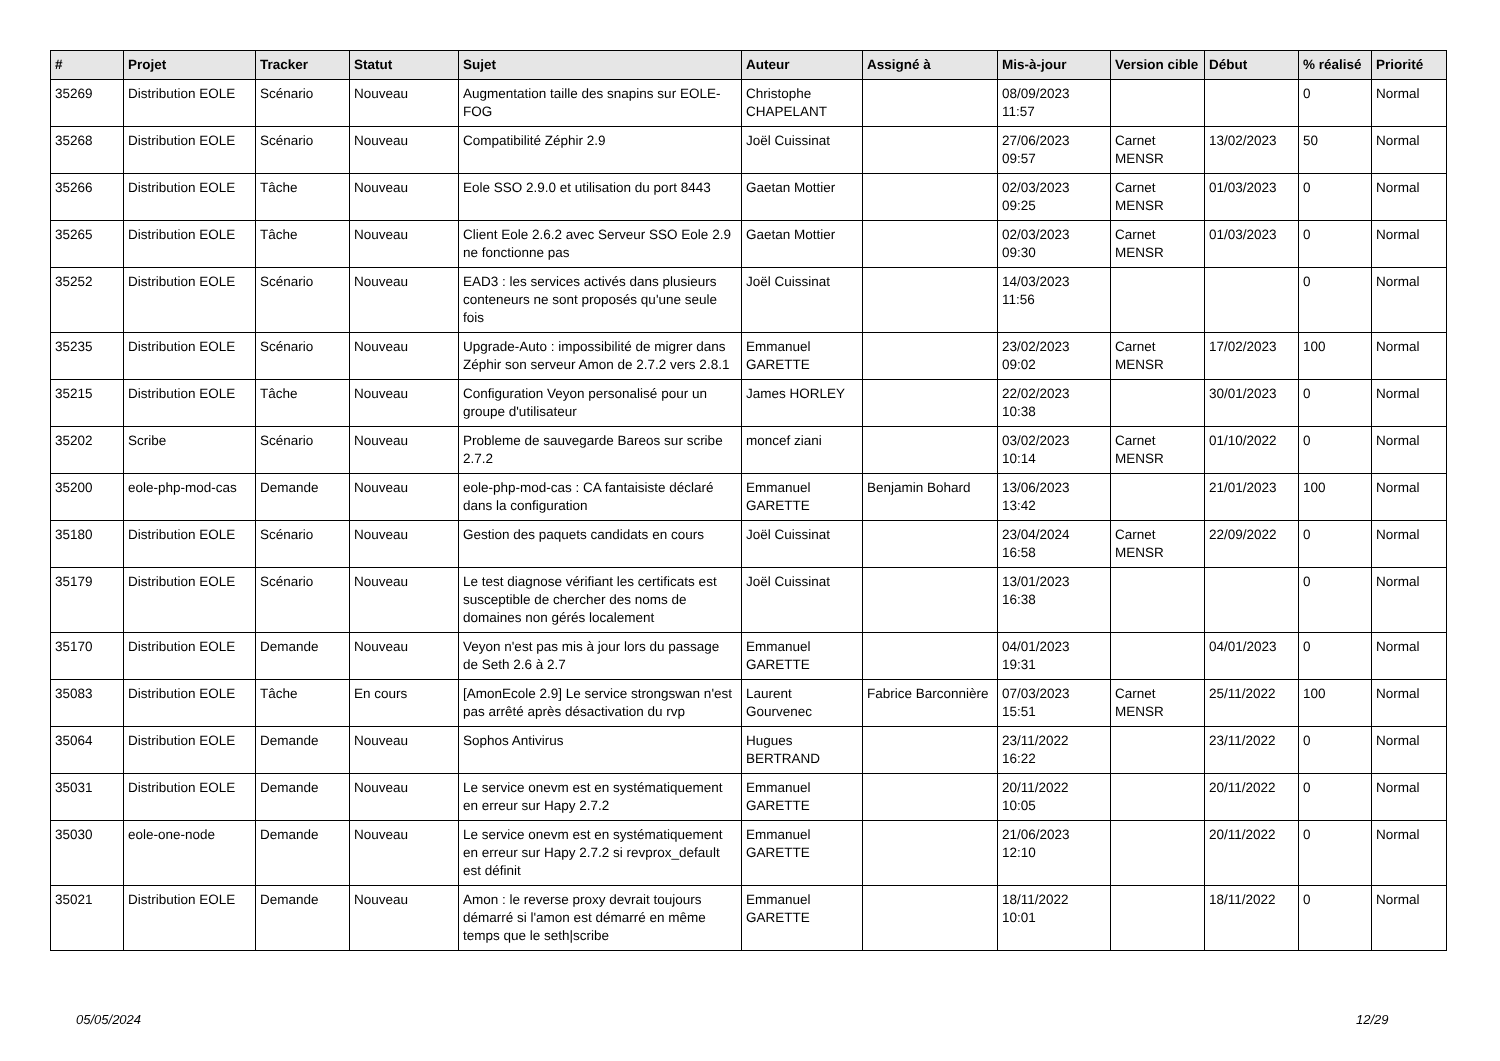| # | Projet | Tracker | Statut | Sujet | Auteur | Assigné à | Mis-à-jour | Version cible | Début | % réalisé | Priorité |
| --- | --- | --- | --- | --- | --- | --- | --- | --- | --- | --- | --- |
| 35269 | Distribution EOLE | Scénario | Nouveau | Augmentation taille des snapins sur EOLE-FOG | Christophe CHAPELANT | | 08/09/2023 11:57 | | | 0 | Normal |
| 35268 | Distribution EOLE | Scénario | Nouveau | Compatibilité Zéphir 2.9 | Joël Cuissinat | | 27/06/2023 09:57 | Carnet MENSR | 13/02/2023 | 50 | Normal |
| 35266 | Distribution EOLE | Tâche | Nouveau | Eole SSO 2.9.0 et utilisation du port 8443 | Gaetan Mottier | | 02/03/2023 09:25 | Carnet MENSR | 01/03/2023 | 0 | Normal |
| 35265 | Distribution EOLE | Tâche | Nouveau | Client Eole 2.6.2 avec Serveur SSO Eole 2.9 ne fonctionne pas | Gaetan Mottier | | 02/03/2023 09:30 | Carnet MENSR | 01/03/2023 | 0 | Normal |
| 35252 | Distribution EOLE | Scénario | Nouveau | EAD3 : les services activés dans plusieurs conteneurs ne sont proposés qu'une seule fois | Joël Cuissinat | | 14/03/2023 11:56 | | | 0 | Normal |
| 35235 | Distribution EOLE | Scénario | Nouveau | Upgrade-Auto : impossibilité de migrer dans Zéphir son serveur Amon de 2.7.2 vers 2.8.1 | Emmanuel GARETTE | | 23/02/2023 09:02 | Carnet MENSR | 17/02/2023 | 100 | Normal |
| 35215 | Distribution EOLE | Tâche | Nouveau | Configuration Veyon personalisé pour un groupe d'utilisateur | James HORLEY | | 22/02/2023 10:38 | | 30/01/2023 | 0 | Normal |
| 35202 | Scribe | Scénario | Nouveau | Probleme de sauvegarde Bareos sur scribe 2.7.2 | moncef ziani | | 03/02/2023 10:14 | Carnet MENSR | 01/10/2022 | 0 | Normal |
| 35200 | eole-php-mod-cas | Demande | Nouveau | eole-php-mod-cas : CA fantaisiste déclaré dans la configuration | Emmanuel GARETTE | Benjamin Bohard | 13/06/2023 13:42 | | 21/01/2023 | 100 | Normal |
| 35180 | Distribution EOLE | Scénario | Nouveau | Gestion des paquets candidats en cours | Joël Cuissinat | | 23/04/2024 16:58 | Carnet MENSR | 22/09/2022 | 0 | Normal |
| 35179 | Distribution EOLE | Scénario | Nouveau | Le test diagnose vérifiant les certificats est susceptible de chercher des noms de domaines non gérés localement | Joël Cuissinat | | 13/01/2023 16:38 | | | 0 | Normal |
| 35170 | Distribution EOLE | Demande | Nouveau | Veyon n'est pas mis à jour lors du passage de Seth 2.6 à 2.7 | Emmanuel GARETTE | | 04/01/2023 19:31 | | 04/01/2023 | 0 | Normal |
| 35083 | Distribution EOLE | Tâche | En cours | [AmonEcole 2.9] Le service strongswan n'est pas arrêté après désactivation du rvp | Laurent Gourvenec | Fabrice Barconnière | 07/03/2023 15:51 | Carnet MENSR | 25/11/2022 | 100 | Normal |
| 35064 | Distribution EOLE | Demande | Nouveau | Sophos Antivirus | Hugues BERTRAND | | 23/11/2022 16:22 | | 23/11/2022 | 0 | Normal |
| 35031 | Distribution EOLE | Demande | Nouveau | Le service onevm est en systématiquement en erreur sur Hapy 2.7.2 | Emmanuel GARETTE | | 20/11/2022 10:05 | | 20/11/2022 | 0 | Normal |
| 35030 | eole-one-node | Demande | Nouveau | Le service onevm est en systématiquement en erreur sur Hapy 2.7.2 si revprox_default est définit | Emmanuel GARETTE | | 21/06/2023 12:10 | | 20/11/2022 | 0 | Normal |
| 35021 | Distribution EOLE | Demande | Nouveau | Amon : le reverse proxy devrait toujours démarré si l'amon est démarré en même temps que le seth/scribe | Emmanuel GARETTE | | 18/11/2022 10:01 | | 18/11/2022 | 0 | Normal |
05/05/2024 12/29